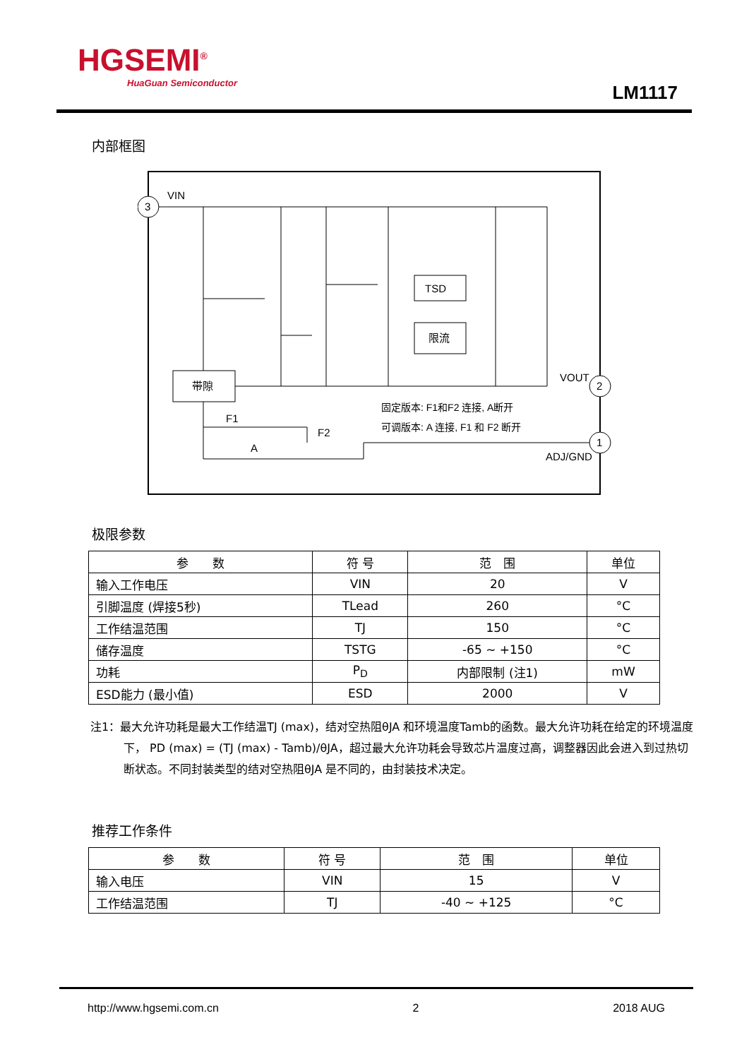HGSEMI<sup>®</sup>
HuaGuan Semiconductor
LM1117
内部框图
3
2
1
VIN
VOUT
ADJ/GND
带隙
TSD
限流
F1
F2
A
固定版本: F1和F2 连接, A断开
可调版本: A 连接, F1 和 F2 断开
极限参数
| 参 数 | 符 号 | 范 围 | 单位 |
| --- | --- | --- | --- |
| 输入工作电压 | VIN | 20 | V |
| 引脚温度 (焊接5秒) | TLead | 260 | °C |
| 工作结温范围 | TJ | 150 | °C |
| 储存温度 | TSTG | -65 ~ +150 | °C |
| 功耗 | P<sub>D</sub> | 内部限制 (注1) | mW |
| ESD能力 (最小值) | ESD | 2000 | V |
注1：最大允许功耗是最大工作结温TJ (max)，结对空热阻θJA 和环境温度Tamb的函数。最大允许功耗在给定的环境温度下， PD (max) = (TJ (max) - Tamb)/θJA，超过最大允许功耗会导致芯片温度过高，调整器因此会进入到过热切断状态。不同封装类型的结对空热阻θJA 是不同的，由封装技术决定。
推荐工作条件
| 参 数 | 符 号 | 范 围 | 单位 |
| --- | --- | --- | --- |
| 输入电压 | VIN | 15 | V |
| 工作结温范围 | TJ | -40 ~ +125 | °C |
http://www.hgsemi.com.cn 2 2018 AUG